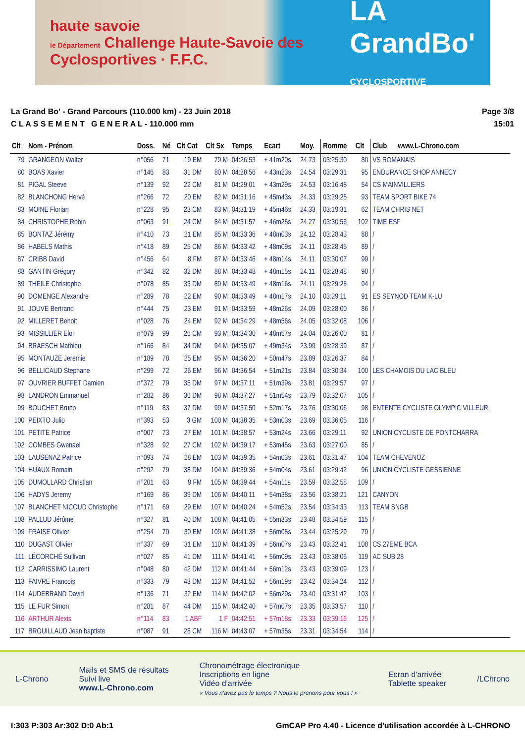haute savoie
le Département Challenge Haute-Savoie des Cyclosportives · F.F.C.
LA GrandBo'
CYCLOSPORTIVE
La Grand Bo' - Grand Parcours (110.000 km) - 23 Juin 2018
C L A S S E M E N T G E N E R A L - 110.000 mm
Page 3/8
15:01
| Clt | Nom - Prénom | Doss. | Né | Clt Cat | Clt Sx | Temps | Ecart | Moy. | Romme | Clt | Club www.L-Chrono.com |
| --- | --- | --- | --- | --- | --- | --- | --- | --- | --- | --- | --- |
| 79 | GRANGEON Walter | n°056 | 71 | 19 EM | 79 M | 04:26:53 | + 41m20s | 24.73 | 03:25:30 | 80 | VS ROMANAIS |
| 80 | BOAS Xavier | n°146 | 83 | 31 DM | 80 M | 04:28:56 | + 43m23s | 24.54 | 03:29:31 | 95 | ENDURANCE SHOP ANNECY |
| 81 | PIGAL Steeve | n°139 | 92 | 22 CM | 81 M | 04:29:01 | + 43m29s | 24.53 | 03:16:48 | 54 | CS MAINVILLIERS |
| 82 | BLANCHONG Hervé | n°266 | 72 | 20 EM | 82 M | 04:31:16 | + 45m43s | 24.33 | 03:29:25 | 93 | TEAM SPORT BIKE 74 |
| 83 | MOINE Florian | n°228 | 95 | 23 CM | 83 M | 04:31:19 | + 45m46s | 24.33 | 03:19:31 | 62 | TEAM CHRIS NET |
| 84 | CHRISTOPHE Robin | n°063 | 91 | 24 CM | 84 M | 04:31:57 | + 46m25s | 24.27 | 03:30:56 | 102 | TIME ESF |
| 85 | BONTAZ Jérémy | n°410 | 73 | 21 EM | 85 M | 04:33:36 | + 48m03s | 24.12 | 03:28:43 | 88 | / |
| 86 | HABELS Mathis | n°418 | 89 | 25 CM | 86 M | 04:33:42 | + 48m09s | 24.11 | 03:28:45 | 89 | / |
| 87 | CRIBB David | n°456 | 64 | 8 FM | 87 M | 04:33:46 | + 48m14s | 24.11 | 03:30:07 | 99 | / |
| 88 | GANTIN Grégory | n°342 | 82 | 32 DM | 88 M | 04:33:48 | + 48m15s | 24.11 | 03:28:48 | 90 | / |
| 89 | THEILE Christophe | n°078 | 85 | 33 DM | 89 M | 04:33:49 | + 48m16s | 24.11 | 03:29:25 | 94 | / |
| 90 | DOMENGE Alexandre | n°289 | 78 | 22 EM | 90 M | 04:33:49 | + 48m17s | 24.10 | 03:29:11 | 91 | ES SEYNOD TEAM K-LU |
| 91 | JOUVE Bertrand | n°444 | 75 | 23 EM | 91 M | 04:33:59 | + 48m26s | 24.09 | 03:28:00 | 86 | / |
| 92 | MILLERET Benoit | n°028 | 76 | 24 EM | 92 M | 04:34:29 | + 48m56s | 24.05 | 03:32:08 | 106 | / |
| 93 | MISSILLIER Eloi | n°079 | 99 | 26 CM | 93 M | 04:34:30 | + 48m57s | 24.04 | 03:26:00 | 81 | / |
| 94 | BRAESCH Mathieu | n°166 | 84 | 34 DM | 94 M | 04:35:07 | + 49m34s | 23.99 | 03:28:39 | 87 | / |
| 95 | MONTAUZE Jeremie | n°189 | 78 | 25 EM | 95 M | 04:36:20 | + 50m47s | 23.89 | 03:26:37 | 84 | / |
| 96 | BELLICAUD Stephane | n°299 | 72 | 26 EM | 96 M | 04:36:54 | + 51m21s | 23.84 | 03:30:34 | 100 | LES CHAMOIS DU LAC BLEU |
| 97 | OUVRIER BUFFET Damien | n°372 | 79 | 35 DM | 97 M | 04:37:11 | + 51m39s | 23.81 | 03:29:57 | 97 | / |
| 98 | LANDRON Emmanuel | n°282 | 86 | 36 DM | 98 M | 04:37:27 | + 51m54s | 23.79 | 03:32:07 | 105 | / |
| 99 | BOUCHET Bruno | n°119 | 83 | 37 DM | 99 M | 04:37:50 | + 52m17s | 23.76 | 03:30:06 | 98 | ENTENTE CYCLISTE OLYMPIC VILLEUR |
| 100 | PEIXTO Julio | n°393 | 53 | 3 GM | 100 M | 04:38:35 | + 53m03s | 23.69 | 03:36:05 | 116 | / |
| 101 | PETITE Patrice | n°007 | 73 | 27 EM | 101 M | 04:38:57 | + 53m24s | 23.66 | 03:29:11 | 92 | UNION CYCLISTE DE PONTCHARRA |
| 102 | COMBES Gwenael | n°328 | 92 | 27 CM | 102 M | 04:39:17 | + 53m45s | 23.63 | 03:27:00 | 85 | / |
| 103 | LAUSENAZ Patrice | n°093 | 74 | 28 EM | 103 M | 04:39:35 | + 54m03s | 23.61 | 03:31:47 | 104 | TEAM CHEVENOZ |
| 104 | HUAUX Romain | n°292 | 79 | 38 DM | 104 M | 04:39:36 | + 54m04s | 23.61 | 03:29:42 | 96 | UNION CYCLISTE GESSIENNE |
| 105 | DUMOLLARD Christian | n°201 | 63 | 9 FM | 105 M | 04:39:44 | + 54m11s | 23.59 | 03:32:58 | 109 | / |
| 106 | HADYS Jeremy | n°169 | 86 | 39 DM | 106 M | 04:40:11 | + 54m38s | 23.56 | 03:38:21 | 121 | CANYON |
| 107 | BLANCHET NICOUD Christophe | n°171 | 69 | 29 EM | 107 M | 04:40:24 | + 54m52s | 23.54 | 03:34:33 | 113 | TEAM SNGB |
| 108 | PALLUD Jérôme | n°327 | 81 | 40 DM | 108 M | 04:41:05 | + 55m33s | 23.48 | 03:34:59 | 115 | / |
| 109 | FRAISE Olivier | n°254 | 70 | 30 EM | 109 M | 04:41:38 | + 56m05s | 23.44 | 03:25:29 | 79 | / |
| 110 | DUGAST Olivier | n°337 | 69 | 31 EM | 110 M | 04:41:39 | + 56m07s | 23.43 | 03:32:41 | 108 | CS 27EME BCA |
| 111 | LÉCORCHÉ Sullivan | n°027 | 85 | 41 DM | 111 M | 04:41:41 | + 56m09s | 23.43 | 03:38:06 | 119 | AC SUB 28 |
| 112 | CARRISSIMO Laurent | n°048 | 80 | 42 DM | 112 M | 04:41:44 | + 56m12s | 23.43 | 03:39:09 | 123 | / |
| 113 | FAIVRE Francois | n°333 | 79 | 43 DM | 113 M | 04:41:52 | + 56m19s | 23.42 | 03:34:24 | 112 | / |
| 114 | AUDEBRAND David | n°136 | 71 | 32 EM | 114 M | 04:42:02 | + 56m29s | 23.40 | 03:31:42 | 103 | / |
| 115 | LE FUR Simon | n°281 | 87 | 44 DM | 115 M | 04:42:40 | + 57m07s | 23.35 | 03:33:57 | 110 | / |
| 116 | ARTHUR Alexis | n°114 | 83 | 1 ABF | 1 F | 04:42:51 | + 57m18s | 23.33 | 03:39:16 | 125 | / |
| 117 | BROUILLAUD Jean baptiste | n°087 | 91 | 28 CM | 116 M | 04:43:07 | + 57m35s | 23.31 | 03:34:54 | 114 | / |
L-Chrono
Mails et SMS de résultats
Suivi live
www.L-Chrono.com
Chronométrage électronique
Inscriptions en ligne
Vidéo d'arrivée
« Vous n'avez pas le temps ? Nous le prenons pour vous ! »
Ecran d'arrivée
Tablette speaker
/LChrono
I:303 P:303 Ar:302 D:0 Ab:1 GmCAP Pro 4.40 - Licence d'utilisation accordée à L-CHRONO